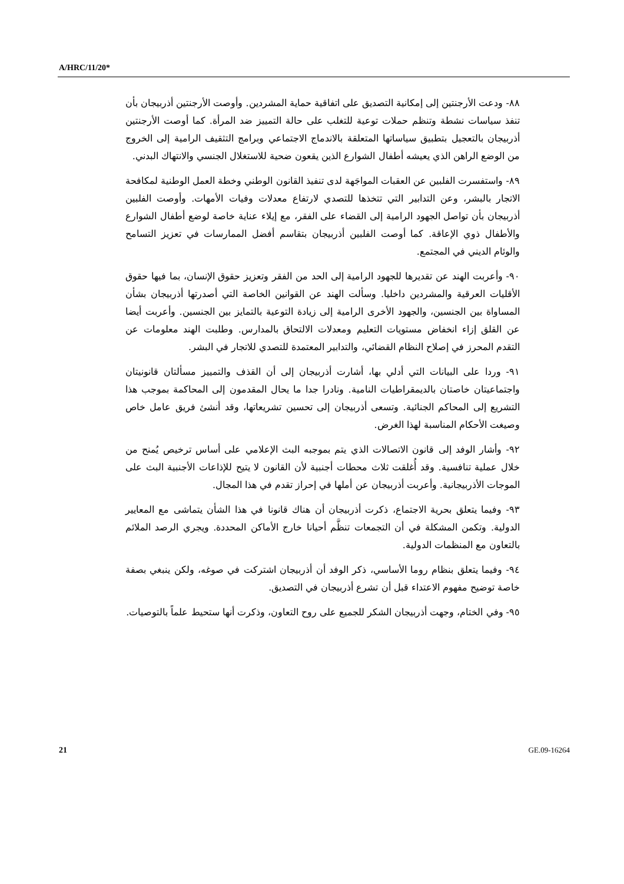A/HRC/11/20*
٨٨- ودعت الأرجنتين إلى إمكانية التصديق على اتفاقية حماية المشردين. وأوصت الأرجنتين أذربيجان بأن تنفذ سياسات نشطة وتنظم حملات توعية للتغلب على حالة التمييز ضد المرأة. كما أوصت الأرجنتين أذربيجان بالتعجيل بتطبيق سياساتها المتعلقة بالاندماج الاجتماعي وبرامج التثقيف الرامية إلى الخروج من الوضع الراهن الذي يعيشه أطفال الشوارع الذين يقعون ضحية للاستغلال الجنسي والانتهاك البدني.
٨٩- واستفسرت الفلبين عن العقبات المواجَهة لدى تنفيذ القانون الوطني وخطة العمل الوطنية لمكافحة الاتجار بالبشر، وعن التدابير التي تتخذها للتصدي لارتفاع معدلات وفيات الأمهات. وأوصت الفلبين أذربيجان بأن تواصل الجهود الرامية إلى القضاء على الفقر، مع إيلاء عناية خاصة لوضع أطفال الشوارع والأطفال ذوي الإعاقة. كما أوصت الفلبين أذربيجان بتقاسم أفضل الممارسات في تعزيز التسامح والوئام الديني في المجتمع.
٩٠- وأعربت الهند عن تقديرها للجهود الرامية إلى الحد من الفقر وتعزيز حقوق الإنسان، بما فيها حقوق الأقليات العرقية والمشردين داخليا. وسألت الهند عن القوانين الخاصة التي أصدرتها أذربيجان بشأن المساواة بين الجنسين، والجهود الأخرى الرامية إلى زيادة التوعية بالتمايز بين الجنسين. وأعربت أيضا عن القلق إزاء انخفاض مستويات التعليم ومعدلات الالتحاق بالمدارس. وطلبت الهند معلومات عن التقدم المحرز في إصلاح النظام القضائي، والتدابير المعتمدة للتصدي للاتجار في البشر.
٩١- وردا على البيانات التي أدلي بها، أشارت أذربيجان إلى أن القذف والتمييز مسألتان قانونيتان واجتماعيتان خاصتان بالديمقراطيات النامية. ونادرا جدا ما يحال المقدمون إلى المحاكمة بموجب هذا التشريع إلى المحاكم الجنائية. وتسعى أذربيجان إلى تحسين تشريعاتها، وقد أنشئ فريق عامل خاص وصيغت الأحكام المناسبة لهذا الغرض.
٩٢- وأشار الوفد إلى قانون الاتصالات الذي يتم بموجبه البث الإعلامي على أساس ترخيص يُمنح من خلال عملية تنافسية. وقد أُغلقت ثلاث محطات أجنبية لأن القانون لا يتيح للإذاعات الأجنبية البث على الموجات الأذربيجانية. وأعربت أذربيجان عن أملها في إحراز تقدم في هذا المجال.
٩٣- وفيما يتعلق بحرية الاجتماع، ذكرت أذربيجان أن هناك قانونا في هذا الشأن يتماشى مع المعايير الدولية. وتكمن المشكلة في أن التجمعات تنظَّم أحيانا خارج الأماكن المحددة. ويجري الرصد الملائم بالتعاون مع المنظمات الدولية.
٩٤- وفيما يتعلق بنظام روما الأساسي، ذكر الوفد أن أذربيجان اشتركت في صوغه، ولكن ينبغي بصفة خاصة توضيح مفهوم الاعتداء قبل أن تشرع أذربيجان في التصديق.
٩٥- وفي الختام، وجهت أذربيجان الشكر للجميع على روح التعاون، وذكرت أنها ستحيط علماً بالتوصيات.
21 GE.09-16264